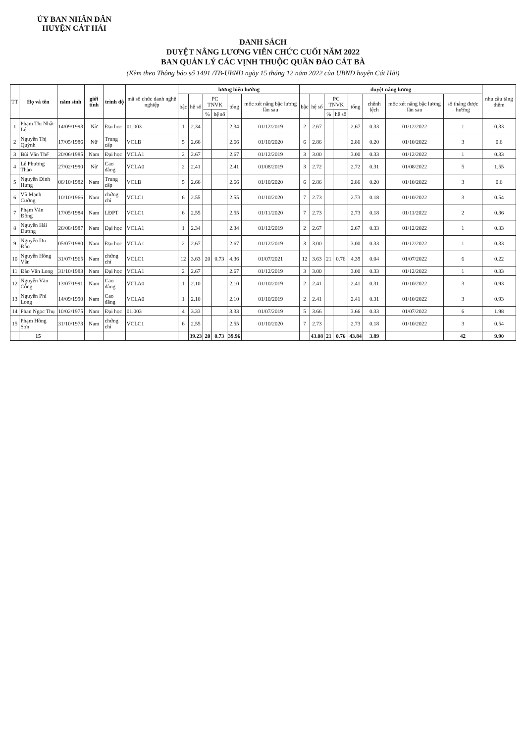ỦY BAN NHÂN DÂN
HUYỆN CÁT HẢI
DANH SÁCH
DUYỆT NÂNG LƯƠNG VIÊN CHỨC CUỐI NĂM 2022
BAN QUẢN LÝ CÁC VỊNH THUỘC QUẦN ĐẢO CÁT BÀ
(Kèm theo Thông báo số 1491 /TB-UBND ngày 15 tháng 12 năm 2022 của UBND huyện Cát Hải)
| TT | Họ và tên | năm sinh | giới tính | trình độ | mã số chức danh nghề nghiệp | lương hiện hưởng | | | | | | duyệt nâng lương | | | | | | | | nhu cầu tăng thêm |
| --- | --- | --- | --- | --- | --- | --- | --- | --- | --- | --- | --- | --- | --- | --- | --- | --- | --- | --- | --- | --- |
| | | | | | | bậc | hệ số | PC TNVK | | tổng | mốc xét nâng bậc lương lần sau | bậc | hệ số | PC TNVK | | tổng | chênh lệch | mốc xét nâng bậc lương lần sau | số tháng được hưởng | |
| | | | | | | | | % | hệ số | | | | | % | hệ số | | | | | |
| 1 | Phạm Thị Nhật Lệ | 14/09/1993 | Nữ | Đại học | 01.003 | 1 | 2.34 | | | 2.34 | 01/12/2019 | 2 | 2.67 | | | 2.67 | 0.33 | 01/12/2022 | 1 | 0.33 |
| 2 | Nguyễn Thị Quỳnh | 17/05/1986 | Nữ | Trung cấp | VCLB | 5 | 2.66 | | | 2.66 | 01/10/2020 | 6 | 2.86 | | | 2.86 | 0.20 | 01/10/2022 | 3 | 0.6 |
| 3 | Bùi Văn Thế | 20/06/1985 | Nam | Đại học | VCLA1 | 2 | 2.67 | | | 2.67 | 01/12/2019 | 3 | 3.00 | | | 3.00 | 0.33 | 01/12/2022 | 1 | 0.33 |
| 4 | Lê Phương Thảo | 27/02/1990 | Nữ | Cao đẳng | VCLA0 | 2 | 2.41 | | | 2.41 | 01/08/2019 | 3 | 2.72 | | | 2.72 | 0.31 | 01/08/2022 | 5 | 1.55 |
| 5 | Nguyễn Đình Hưng | 06/10/1982 | Nam | Trung cấp | VCLB | 5 | 2.66 | | | 2.66 | 01/10/2020 | 6 | 2.86 | | | 2.86 | 0.20 | 01/10/2022 | 3 | 0.6 |
| 6 | Vũ Mạnh Cường | 10/10/1966 | Nam | chứng chỉ | VCLC1 | 6 | 2.55 | | | 2.55 | 01/10/2020 | 7 | 2.73 | | | 2.73 | 0.18 | 01/10/2022 | 3 | 0.54 |
| 7 | Phạm Văn Đông | 17/05/1984 | Nam | LĐPT | VCLC1 | 6 | 2.55 | | | 2.55 | 01/11/2020 | 7 | 2.73 | | | 2.73 | 0.18 | 01/11/2022 | 2 | 0.36 |
| 8 | Nguyễn Hải Dương | 26/08/1987 | Nam | Đại học | VCLA1 | 1 | 2.34 | | | 2.34 | 01/12/2019 | 2 | 2.67 | | | 2.67 | 0.33 | 01/12/2022 | 1 | 0.33 |
| 9 | Nguyễn Du Đảo | 05/07/1980 | Nam | Đại học | VCLA1 | 2 | 2.67 | | | 2.67 | 01/12/2019 | 3 | 3.00 | | | 3.00 | 0.33 | 01/12/2022 | 1 | 0.33 |
| 10 | Nguyễn Hồng Vân | 31/07/1965 | Nam | chứng chỉ | VCLC1 | 12 | 3.63 | 20 | 0.73 | 4.36 | 01/07/2021 | 12 | 3.63 | 21 | 0.76 | 4.39 | 0.04 | 01/07/2022 | 6 | 0.22 |
| 11 | Đào Văn Long | 31/10/1983 | Nam | Đại học | VCLA1 | 2 | 2.67 | | | 2.67 | 01/12/2019 | 3 | 3.00 | | | 3.00 | 0.33 | 01/12/2022 | 1 | 0.33 |
| 12 | Nguyễn Văn Công | 13/07/1991 | Nam | Cao đẳng | VCLA0 | 1 | 2.10 | | | 2.10 | 01/10/2019 | 2 | 2.41 | | | 2.41 | 0.31 | 01/10/2022 | 3 | 0.93 |
| 13 | Nguyễn Phi Long | 14/09/1990 | Nam | Cao đẳng | VCLA0 | 1 | 2.10 | | | 2.10 | 01/10/2019 | 2 | 2.41 | | | 2.41 | 0.31 | 01/10/2022 | 3 | 0.93 |
| 14 | Phan Ngọc Thụ | 10/02/1975 | Nam | Đại học | 01.003 | 4 | 3.33 | | | 3.33 | 01/07/2019 | 5 | 3.66 | | | 3.66 | 0.33 | 01/07/2022 | 6 | 1.98 |
| 15 | Phạm Hồng Sơn | 31/10/1973 | Nam | chứng chỉ | VCLC1 | 6 | 2.55 | | | 2.55 | 01/10/2020 | 7 | 2.73 | | | 2.73 | 0.18 | 01/10/2022 | 3 | 0.54 |
| | 15 | | | | | | 39.23 | 20 | 0.73 | 39.96 | | | 43.08 | 21 | 0.76 | 43.84 | 3.89 | | 42 | 9.90 |